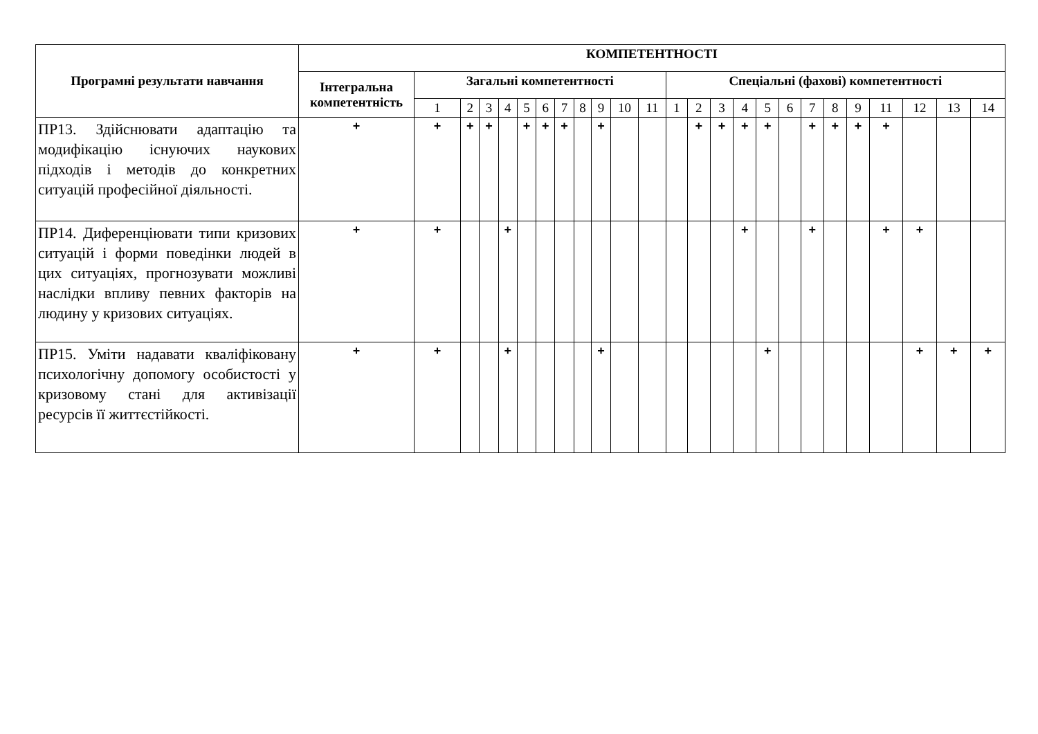| Програмні результати навчання | КОМПЕТЕНТНОСТІ | | | | | | | | | | | | | | | | | | | | | | | | |
| --- | --- | --- | --- | --- | --- | --- | --- | --- | --- | --- | --- | --- | --- | --- | --- | --- | --- | --- | --- | --- | --- | --- | --- | --- | --- |
| | Інтегральна компетентність | Загальні компетентності | | | | | | | | | | | Спеціальні (фахові) компетентності | | | | | | | | | | | | |
| | | 1 | 2 | 3 | 4 | 5 | 6 | 7 | 8 | 9 | 10 | 11 | 1 | 2 | 3 | 4 | 5 | 6 | 7 | 8 | 9 | 11 | 12 | 13 | 14 |
| ПР13. Здійснювати адаптацію та модифікацію існуючих наукових підходів і методів до конкретних ситуацій професійної діяльності. | + | + | + | + | | + | + | + | | + | | | | + | + | + | + | | + | + | + | + | | | |
| ПР14. Диференціювати типи кризових ситуацій і форми поведінки людей в цих ситуаціях, прогнозувати можливі наслідки впливу певних факторів на людину у кризових ситуаціях. | + | + | | | + | | | | | | | | | | | + | | | + | | | + | + | | |
| ПР15. Уміти надавати кваліфіковану психологічну допомогу особистості у кризовому стані для активізації ресурсів її життєстійкості. | + | + | | | + | | | | | + | | | | | | | + | | | | | | + | + | + |